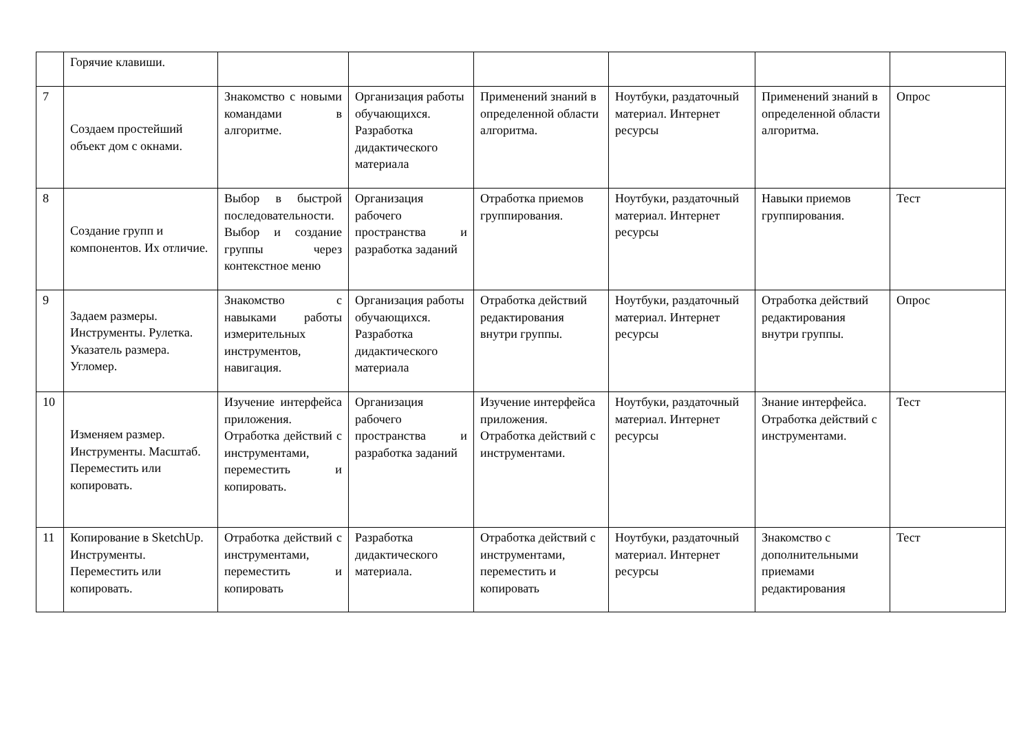| | Горячие клавиши. | | | | | | |
| 7 | Создаем простейший объект дом с окнами. | Знакомство с новыми командами в алгоритме. | Организация работы обучающихся. Разработка дидактического материала | Применений знаний в определенной области алгоритма. | Ноутбуки, раздаточный материал. Интернет ресурсы | Применений знаний в определенной области алгоритма. | Опрос |
| 8 | Создание групп и компонентов. Их отличие. | Выбор в быстрой последовательности. Выбор и создание группы через контекстное меню | Организация рабочего пространства и разработка заданий | Отработка приемов группирования. | Ноутбуки, раздаточный материал. Интернет ресурсы | Навыки приемов группирования. | Тест |
| 9 | Задаем размеры. Инструменты. Рулетка. Указатель размера. Угломер. | Знакомство с навыками работы измерительных инструментов, навигация. | Организация работы обучающихся. Разработка дидактического материала | Отработка действий редактирования внутри группы. | Ноутбуки, раздаточный материал. Интернет ресурсы | Отработка действий редактирования внутри группы. | Опрос |
| 10 | Изменяем размер. Инструменты. Масштаб. Переместить или копировать. | Изучение интерфейса приложения. Отработка действий с инструментами, переместить и копировать. | Организация рабочего пространства и разработка заданий | Изучение интерфейса приложения. Отработка действий с инструментами. | Ноутбуки, раздаточный материал. Интернет ресурсы | Знание интерфейса. Отработка действий с инструментами. | Тест |
| 11 | Копирование в SketchUp. Инструменты. Переместить или копировать. | Отработка действий с инструментами, переместить и копировать | Разработка дидактического материала. | Отработка действий с инструментами, переместить и копировать | Ноутбуки, раздаточный материал. Интернет ресурсы | Знакомство с дополнительными приемами редактирования | Тест |